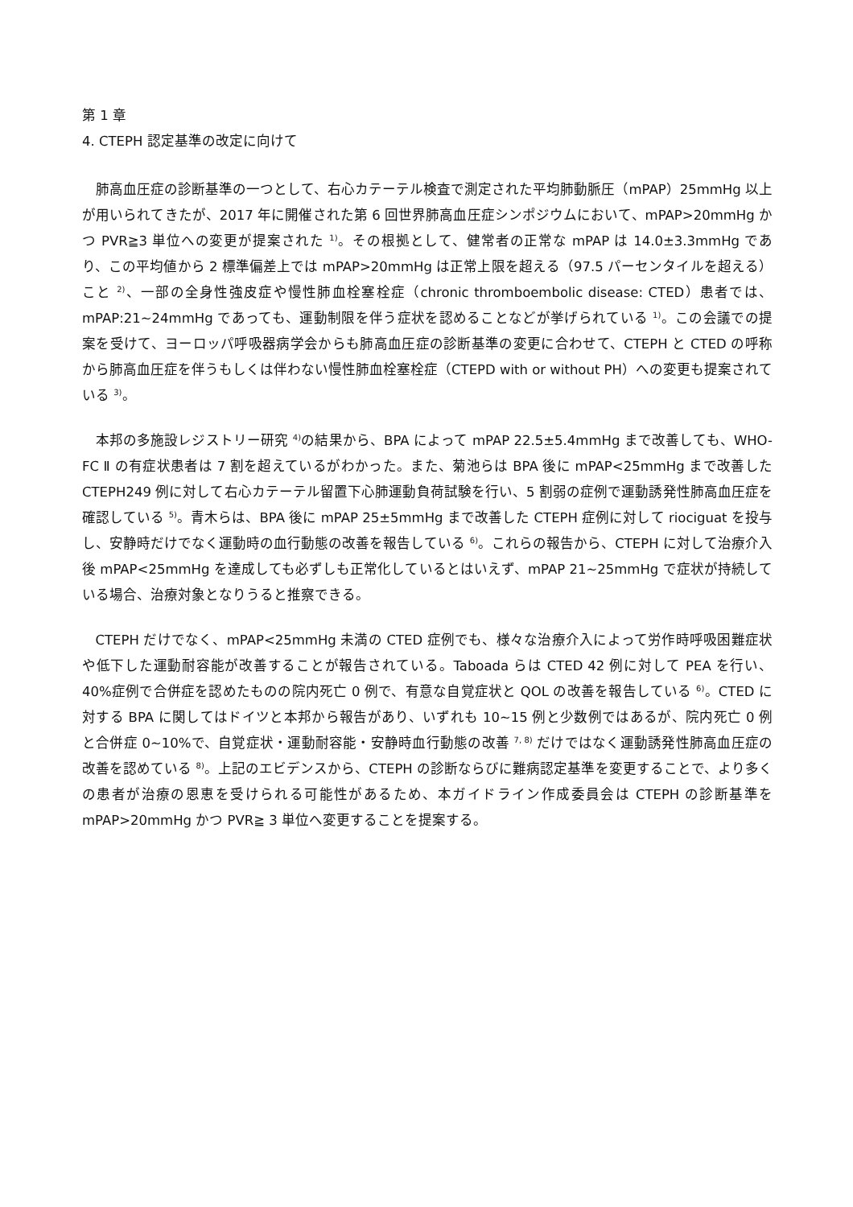第 1 章
4. CTEPH 認定基準の改定に向けて
肺高血圧症の診断基準の一つとして、右心カテーテル検査で測定された平均肺動脈圧（mPAP）25mmHg 以上が用いられてきたが、2017 年に開催された第 6 回世界肺高血圧症シンポジウムにおいて、mPAP>20mmHg かつ PVR≧3 単位への変更が提案された <sup>1)</sup>。その根拠として、健常者の正常な mPAP は 14.0±3.3mmHg であり、この平均値から 2 標準偏差上では mPAP>20mmHg は正常上限を超える（97.5 パーセンタイルを超える）こと <sup>2)</sup>、一部の全身性強皮症や慢性肺血栓塞栓症（chronic thromboembolic disease: CTED）患者では、mPAP:21~24mmHg であっても、運動制限を伴う症状を認めることなどが挙げられている <sup>1)</sup>。この会議での提案を受けて、ヨーロッパ呼吸器病学会からも肺高血圧症の診断基準の変更に合わせて、CTEPH と CTED の呼称から肺高血圧症を伴うもしくは伴わない慢性肺血栓塞栓症（CTEPD with or without PH）への変更も提案されている <sup>3)</sup>。
本邦の多施設レジストリー研究 <sup>4)</sup>の結果から、BPA によって mPAP 22.5±5.4mmHg まで改善しても、WHO-FC Ⅱ の有症状患者は 7 割を超えているがわかった。また、菊池らは BPA 後に mPAP<25mmHg まで改善した CTEPH249 例に対して右心カテーテル留置下心肺運動負荷試験を行い、5 割弱の症例で運動誘発性肺高血圧症を確認している <sup>5)</sup>。青木らは、BPA 後に mPAP 25±5mmHg まで改善した CTEPH 症例に対して riociguat を投与し、安静時だけでなく運動時の血行動態の改善を報告している <sup>6)</sup>。これらの報告から、CTEPH に対して治療介入後 mPAP<25mmHg を達成しても必ずしも正常化しているとはいえず、mPAP 21~25mmHg で症状が持続している場合、治療対象となりうると推察できる。
CTEPH だけでなく、mPAP<25mmHg 未満の CTED 症例でも、様々な治療介入によって労作時呼吸困難症状や低下した運動耐容能が改善することが報告されている。Taboada らは CTED 42 例に対して PEA を行い、40%症例で合併症を認めたものの院内死亡 0 例で、有意な自覚症状と QOL の改善を報告している <sup>6)</sup>。CTED に対する BPA に関してはドイツと本邦から報告があり、いずれも 10~15 例と少数例ではあるが、院内死亡 0 例と合併症 0~10%で、自覚症状・運動耐容能・安静時血行動態の改善 <sup>7, 8)</sup> だけではなく運動誘発性肺高血圧症の改善を認めている <sup>8)</sup>。上記のエビデンスから、CTEPH の診断ならびに難病認定基準を変更することで、より多くの患者が治療の恩恵を受けられる可能性があるため、本ガイドライン作成委員会は CTEPH の診断基準を mPAP>20mmHg かつ PVR≧ 3 単位へ変更することを提案する。